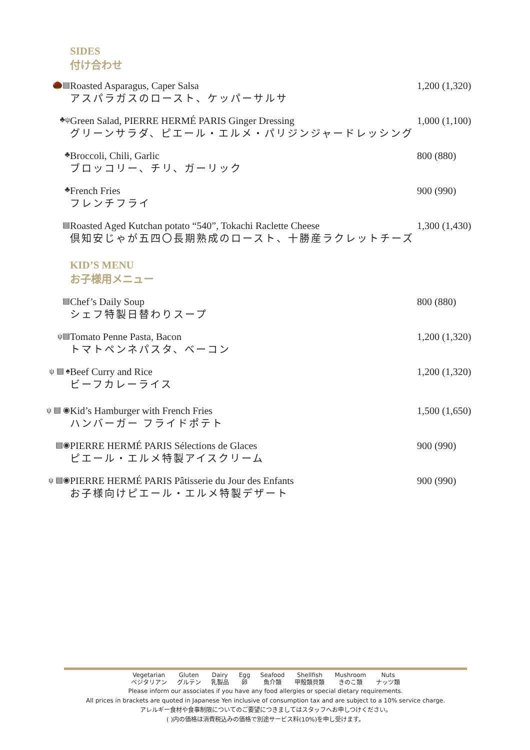SIDES
付け合わせ
🌰▤
Roasted Asparagus, Caper Salsa
アスパラガスのロースト、ケッパーサルサ
1,200 (1,320)
♣ψ
Green Salad, PIERRE HERMÉ PARIS Ginger Dressing
グリーンサラダ、ピエール・エルメ・パリジンジャードレッシング
1,000 (1,100)
♣
Broccoli, Chili, Garlic
ブロッコリー、チリ、ガーリック
800 (880)
♣
French Fries
フレンチフライ
900 (990)
▤
Roasted Aged Kutchan potato “540”, Tokachi Raclette Cheese
倶知安じゃが五四〇長期熟成のロースト、十勝産ラクレットチーズ
1,300 (1,430)
KID’S MENU
お子様用メニュー
▤
Chef’s Daily Soup
シェフ特製日替わりスープ
800 (880)
ψ▤
Tomato Penne Pasta, Bacon
トマトペンネパスタ、ベーコン
1,200 (1,320)
ψ ▤ ♠
Beef Curry and Rice
ビーフカレーライス
1,200 (1,320)
ψ ▤ ◉
Kid’s Hamburger with French Fries
ハンバーガー フライドポテト
1,500 (1,650)
▤◉
PIERRE HERMÉ PARIS Sélections de Glaces
ピエール・エルメ特製アイスクリーム
900 (990)
ψ ▤◉
PIERRE HERMÉ PARIS Pâtisserie du Jour des Enfants
お子様向けピエール・エルメ特製デザート
900 (990)
Vegetarian
ベジタリアン Gluten
グルテン Dairy
乳製品 Egg
卵 Seafood
魚介類 Shellfish
甲殻類貝類 Mushroom
きのこ類 Nuts
ナッツ類
Please inform our associates if you have any food allergies or special dietary requirements.
All prices in brackets are quoted in Japanese Yen inclusive of consumption tax and are subject to a 10% service charge.
アレルギー食材や食事制限についてのご要望につきましてはスタッフへお申しつけください。
( )内の価格は消費税込みの価格で別途サービス料(10%)を申し受けます。